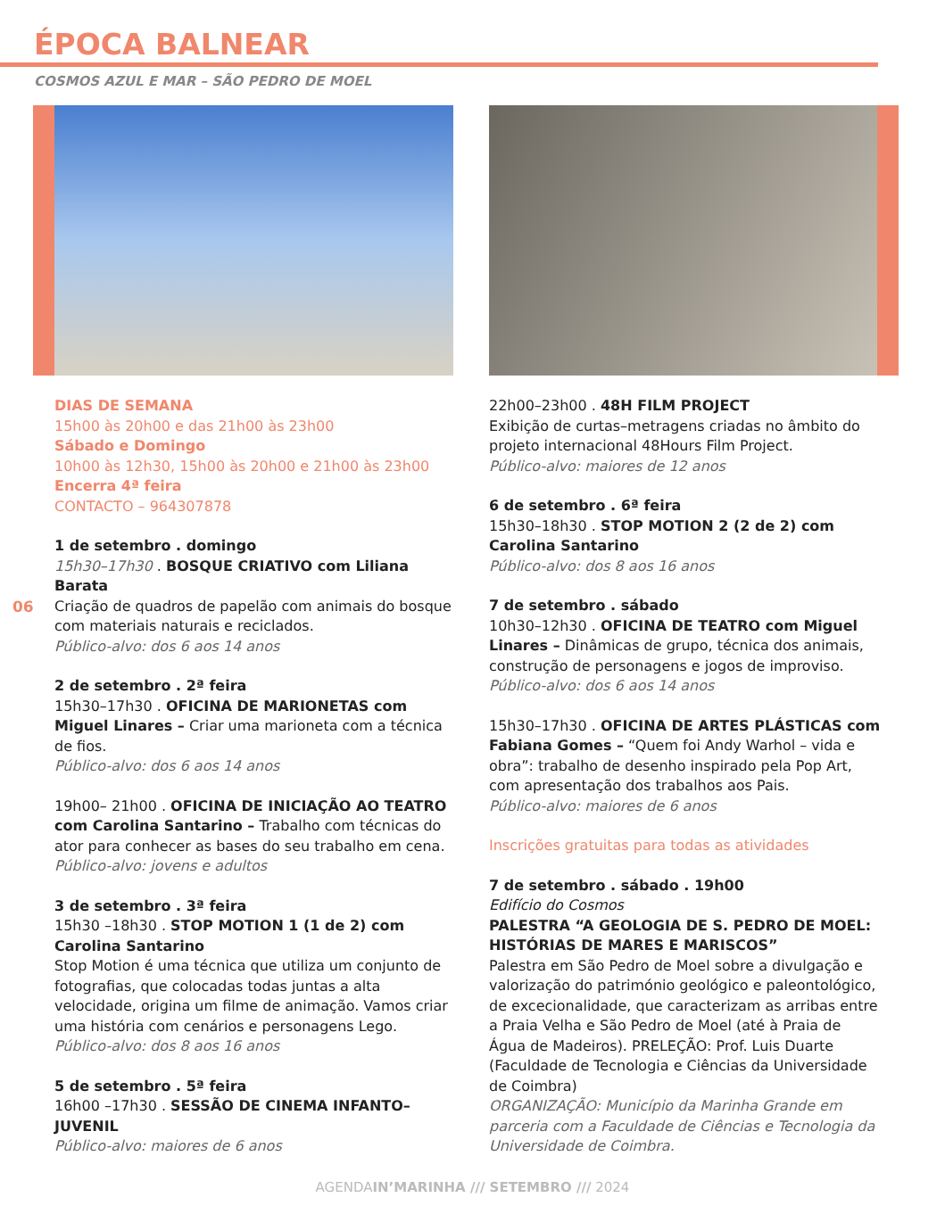ÉPOCA BALNEAR
COSMOS AZUL E MAR – SÃO PEDRO DE MOEL
06
DIAS DE SEMANA
15h00 às 20h00 e das 21h00 às 23h00
Sábado e Domingo
10h00 às 12h30, 15h00 às 20h00 e 21h00 às 23h00
Encerra 4ª feira
CONTACTO – 964307878
1 de setembro . domingo
15h30–17h30 . BOSQUE CRIATIVO com Liliana Barata
Criação de quadros de papelão com animais do bosque com materiais naturais e reciclados.
Público-alvo: dos 6 aos 14 anos
2 de setembro . 2ª feira
15h30–17h30 . OFICINA DE MARIONETAS com Miguel Linares – Criar uma marioneta com a técnica de fios.
Público-alvo: dos 6 aos 14 anos
19h00– 21h00 . OFICINA DE INICIAÇÃO AO TEATRO com Carolina Santarino – Trabalho com técnicas do ator para conhecer as bases do seu trabalho em cena.
Público-alvo: jovens e adultos
3 de setembro . 3ª feira
15h30 –18h30 . STOP MOTION 1 (1 de 2) com Carolina Santarino
Stop Motion é uma técnica que utiliza um conjunto de fotografias, que colocadas todas juntas a alta velocidade, origina um filme de animação. Vamos criar uma história com cenários e personagens Lego.
Público-alvo: dos 8 aos 16 anos
5 de setembro . 5ª feira
16h00 –17h30 . SESSÃO DE CINEMA INFANTO–JUVENIL
Público-alvo: maiores de 6 anos
22h00–23h00 . 48H FILM PROJECT
Exibição de curtas–metragens criadas no âmbito do projeto internacional 48Hours Film Project.
Público-alvo: maiores de 12 anos
6 de setembro . 6ª feira
15h30–18h30 . STOP MOTION 2 (2 de 2) com Carolina Santarino
Público-alvo: dos 8 aos 16 anos
7 de setembro . sábado
10h30–12h30 . OFICINA DE TEATRO com Miguel Linares – Dinâmicas de grupo, técnica dos animais, construção de personagens e jogos de improviso.
Público-alvo: dos 6 aos 14 anos
15h30–17h30 . OFICINA DE ARTES PLÁSTICAS com Fabiana Gomes – “Quem foi Andy Warhol – vida e obra”: trabalho de desenho inspirado pela Pop Art, com apresentação dos trabalhos aos Pais.
Público-alvo: maiores de 6 anos
Inscrições gratuitas para todas as atividades
7 de setembro . sábado . 19h00
Edifício do Cosmos
PALESTRA “A GEOLOGIA DE S. PEDRO DE MOEL: HISTÓRIAS DE MARES E MARISCOS”
Palestra em São Pedro de Moel sobre a divulgação e valorização do património geológico e paleontológico, de excecionalidade, que caracterizam as arribas entre a Praia Velha e São Pedro de Moel (até à Praia de Água de Madeiros). PRELEÇÃO: Prof. Luis Duarte (Faculdade de Tecnologia e Ciências da Universidade de Coimbra)
ORGANIZAÇÃO: Município da Marinha Grande em parceria com a Faculdade de Ciências e Tecnologia da Universidade de Coimbra.
AGENDAIN’MARINHA /// SETEMBRO /// 2024